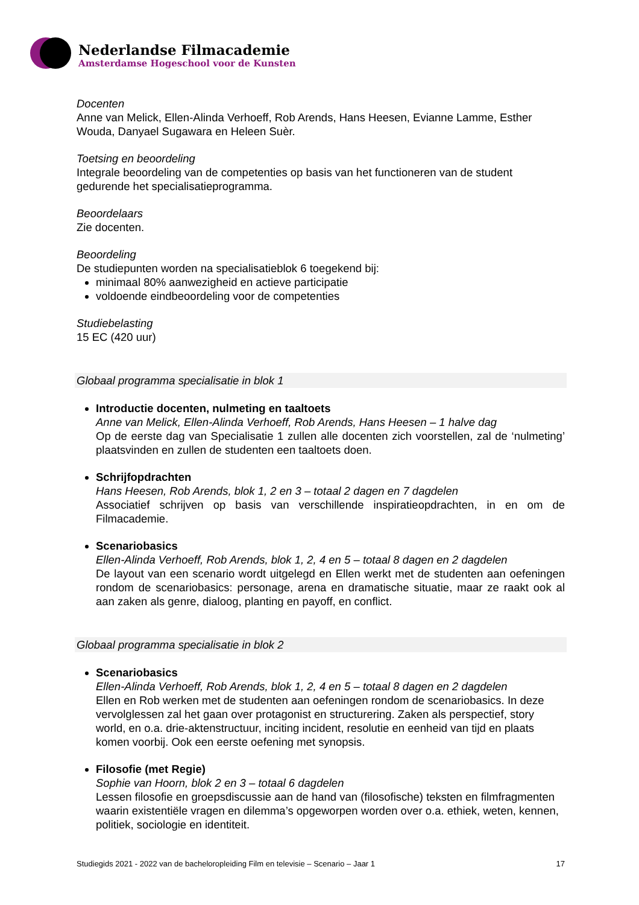Nederlandse Filmacademie
Amsterdamse Hogeschool voor de Kunsten
Docenten
Anne van Melick, Ellen-Alinda Verhoeff, Rob Arends, Hans Heesen, Evianne Lamme, Esther Wouda, Danyael Sugawara en Heleen Suèr.
Toetsing en beoordeling
Integrale beoordeling van de competenties op basis van het functioneren van de student gedurende het specialisatieprogramma.
Beoordelaars
Zie docenten.
Beoordeling
De studiepunten worden na specialisatieblok 6 toegekend bij:
minimaal 80% aanwezigheid en actieve participatie
voldoende eindbeoordeling voor de competenties
Studiebelasting
15 EC (420 uur)
Globaal programma specialisatie in blok 1
Introductie docenten, nulmeting en taaltoets
Anne van Melick, Ellen-Alinda Verhoeff, Rob Arends, Hans Heesen – 1 halve dag
Op de eerste dag van Specialisatie 1 zullen alle docenten zich voorstellen, zal de ‘nulmeting’ plaatsvinden en zullen de studenten een taaltoets doen.
Schrijfopdrachten
Hans Heesen, Rob Arends, blok 1, 2 en 3 – totaal 2 dagen en 7 dagdelen
Associatief schrijven op basis van verschillende inspiratieopdrachten, in en om de Filmacademie.
Scenariobasics
Ellen-Alinda Verhoeff, Rob Arends, blok 1, 2, 4 en 5 – totaal 8 dagen en 2 dagdelen
De layout van een scenario wordt uitgelegd en Ellen werkt met de studenten aan oefeningen rondom de scenariobasics: personage, arena en dramatische situatie, maar ze raakt ook al aan zaken als genre, dialoog, planting en payoff, en conflict.
Globaal programma specialisatie in blok 2
Scenariobasics
Ellen-Alinda Verhoeff, Rob Arends, blok 1, 2, 4 en 5 – totaal 8 dagen en 2 dagdelen
Ellen en Rob werken met de studenten aan oefeningen rondom de scenariobasics. In deze vervolglessen zal het gaan over protagonist en structurering. Zaken als perspectief, story world, en o.a. drie-aktenstructuur, inciting incident, resolutie en eenheid van tijd en plaats komen voorbij. Ook een eerste oefening met synopsis.
Filosofie (met Regie)
Sophie van Hoorn, blok 2 en 3 – totaal 6 dagdelen
Lessen filosofie en groepsdiscussie aan de hand van (filosofische) teksten en filmfragmenten waarin existentiële vragen en dilemma’s opgeworpen worden over o.a. ethiek, weten, kennen, politiek, sociologie en identiteit.
Studiegids 2021 - 2022 van de bacheloropleiding Film en televisie – Scenario – Jaar 1 17